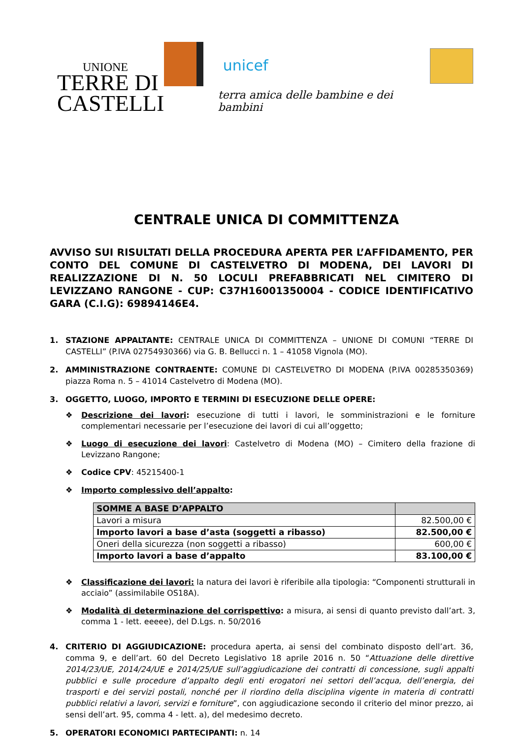UNIONE
TERRE DI
CASTELLI
unicef
terra amica delle bambine e dei bambini
CENTRALE UNICA DI COMMITTENZA
AVVISO SUI RISULTATI DELLA PROCEDURA APERTA PER L’AFFIDAMENTO, PER CONTO DEL COMUNE DI CASTELVETRO DI MODENA, DEI LAVORI DI REALIZZAZIONE DI N. 50 LOCULI PREFABBRICATI NEL CIMITERO DI LEVIZZANO RANGONE - CUP: C37H16001350004 - CODICE IDENTIFICATIVO GARA (C.I.G): 69894146E4.
1. STAZIONE APPALTANTE: CENTRALE UNICA DI COMMITTENZA – UNIONE DI COMUNI “TERRE DI CASTELLI” (P.IVA 02754930366) via G. B. Bellucci n. 1 – 41058 Vignola (MO).
2. AMMINISTRAZIONE CONTRAENTE: COMUNE DI CASTELVETRO DI MODENA (P.IVA 00285350369) piazza Roma n. 5 – 41014 Castelvetro di Modena (MO).
3. OGGETTO, LUOGO, IMPORTO E TERMINI DI ESECUZIONE DELLE OPERE:
❖ Descrizione dei lavori: esecuzione di tutti i lavori, le somministrazioni e le forniture complementari necessarie per l’esecuzione dei lavori di cui all’oggetto;
❖ Luogo di esecuzione dei lavori: Castelvetro di Modena (MO) – Cimitero della frazione di Levizzano Rangone;
❖ Codice CPV: 45215400-1
❖ Importo complessivo dell’appalto:
| SOMME A BASE D’APPALTO | |
| --- | --- |
| Lavori a misura | 82.500,00 € |
| Importo lavori a base d’asta (soggetti a ribasso) | 82.500,00 € |
| Oneri della sicurezza (non soggetti a ribasso) | 600,00 € |
| Importo lavori a base d’appalto | 83.100,00 € |
❖ Classificazione dei lavori: la natura dei lavori è riferibile alla tipologia: “Componenti strutturali in acciaio” (assimilabile OS18A).
❖ Modalità di determinazione del corrispettivo: a misura, ai sensi di quanto previsto dall’art. 3, comma 1 - lett. eeeee), del D.Lgs. n. 50/2016
4. CRITERIO DI AGGIUDICAZIONE: procedura aperta, ai sensi del combinato disposto dell’art. 36, comma 9, e dell’art. 60 del Decreto Legislativo 18 aprile 2016 n. 50 “Attuazione delle direttive 2014/23/UE, 2014/24/UE e 2014/25/UE sull’aggiudicazione dei contratti di concessione, sugli appalti pubblici e sulle procedure d’appalto degli enti erogatori nei settori dell’acqua, dell’energia, dei trasporti e dei servizi postali, nonché per il riordino della disciplina vigente in materia di contratti pubblici relativi a lavori, servizi e forniture”, con aggiudicazione secondo il criterio del minor prezzo, ai sensi dell’art. 95, comma 4 - lett. a), del medesimo decreto.
5. OPERATORI ECONOMICI PARTECIPANTI: n. 14